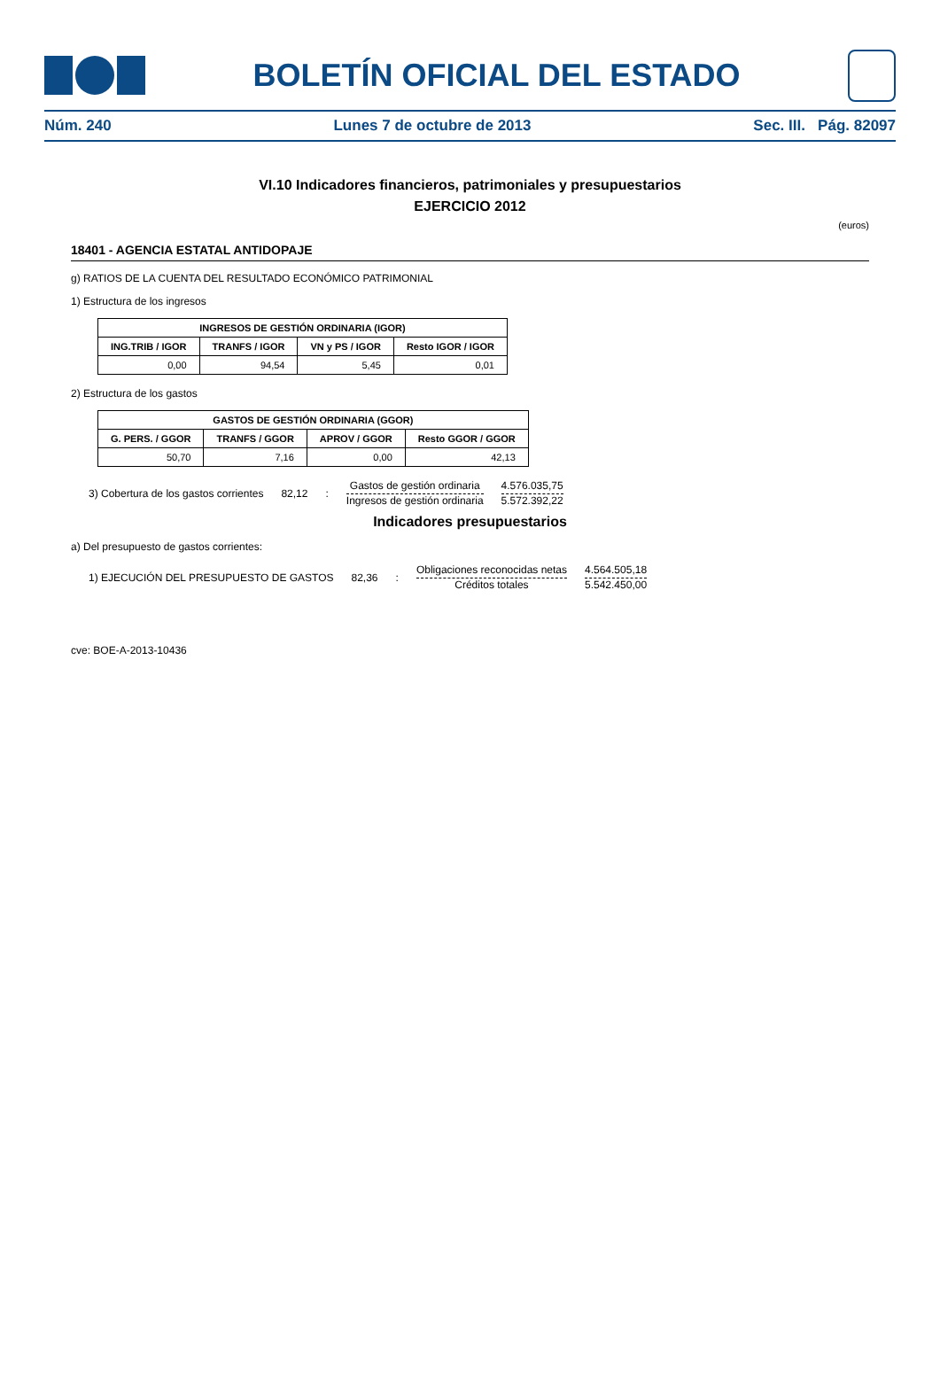BOLETÍN OFICIAL DEL ESTADO
Núm. 240 Lunes 7 de octubre de 2013 Sec. III. Pág. 82097
VI.10 Indicadores financieros, patrimoniales y presupuestarios
EJERCICIO 2012
(euros)
18401 - AGENCIA ESTATAL ANTIDOPAJE
g) RATIOS DE LA CUENTA DEL RESULTADO ECONÓMICO PATRIMONIAL
1) Estructura de los ingresos
| INGRESOS DE GESTIÓN ORDINARIA (IGOR) | | | |
| --- | --- | --- | --- |
| ING.TRIB / IGOR | TRANFS / IGOR | VN y PS / IGOR | Resto IGOR / IGOR |
| 0,00 | 94,54 | 5,45 | 0,01 |
2) Estructura de los gastos
| GASTOS DE GESTIÓN ORDINARIA (GGOR) | | | |
| --- | --- | --- | --- |
| G. PERS. / GGOR | TRANFS / GGOR | APROV / GGOR | Resto GGOR / GGOR |
| 50,70 | 7,16 | 0,00 | 42,13 |
3) Cobertura de los gastos corrientes 82,12:
Gastos de gestión ordinaria
Ingresos de gestión ordinaria
4.576.035,75
5.572.392,22
Indicadores presupuestarios
a) Del presupuesto de gastos corrientes:
1) EJECUCIÓN DEL PRESUPUESTO DE GASTOS 82,36:
Obligaciones reconocidas netas
Créditos totales
4.564.505,18
5.542.450,00
cve: BOE-A-2013-10436